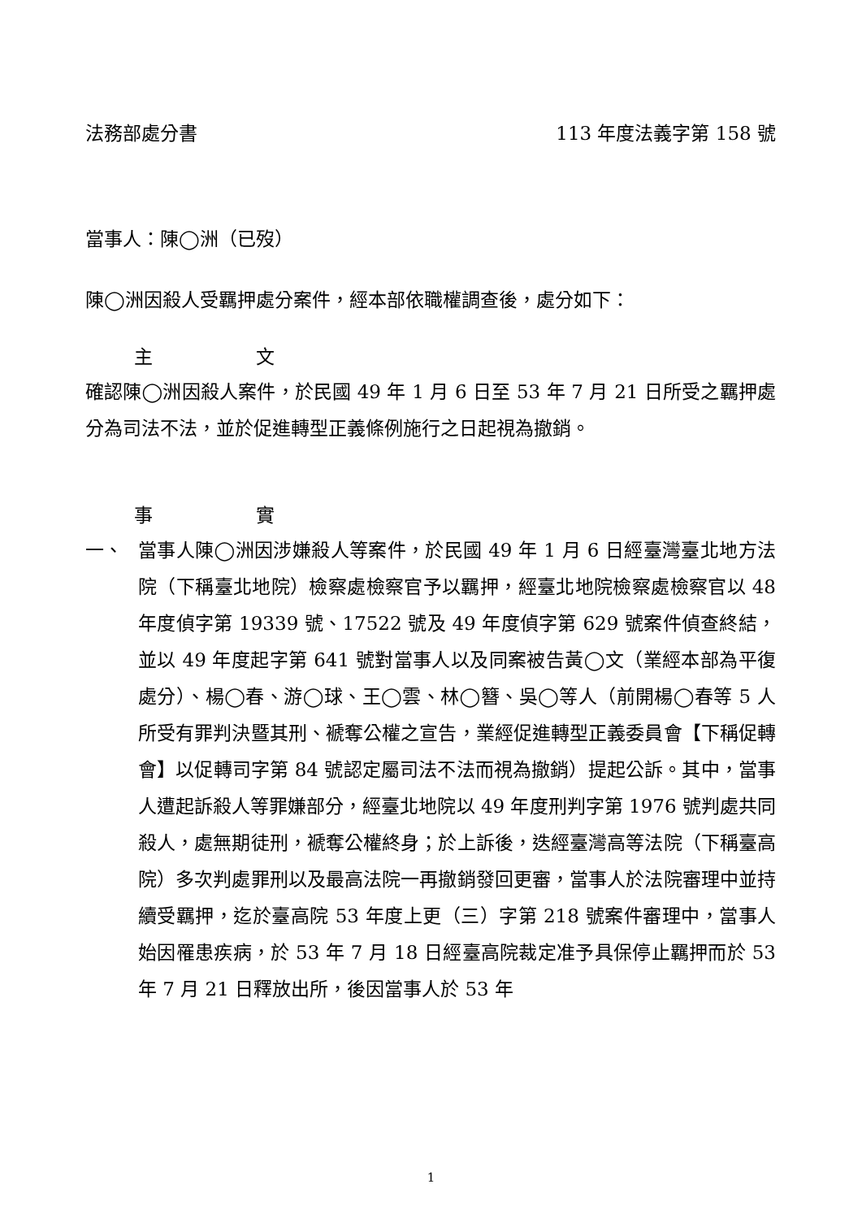法務部處分書 113 年度法義字第 158 號
當事人：陳◯洲（已歿）
陳◯洲因殺人受羈押處分案件，經本部依職權調查後，處分如下：
主 文
確認陳◯洲因殺人案件，於民國 49 年 1 月 6 日至 53 年 7 月 21 日所受之羈押處分為司法不法，並於促進轉型正義條例施行之日起視為撤銷。
事 實
一、 當事人陳◯洲因涉嫌殺人等案件，於民國 49 年 1 月 6 日經臺灣臺北地方法院（下稱臺北地院）檢察處檢察官予以羈押，經臺北地院檢察處檢察官以 48 年度偵字第 19339 號、17522 號及 49 年度偵字第 629 號案件偵查終結，並以 49 年度起字第 641 號對當事人以及同案被告黃◯文（業經本部為平復處分）、楊◯春、游◯球、王◯雲、林◯簪、吳◯等人（前開楊◯春等 5 人所受有罪判決暨其刑、褫奪公權之宣告，業經促進轉型正義委員會【下稱促轉會】以促轉司字第 84 號認定屬司法不法而視為撤銷）提起公訴。其中，當事人遭起訴殺人等罪嫌部分，經臺北地院以 49 年度刑判字第 1976 號判處共同殺人，處無期徒刑，褫奪公權終身；於上訴後，迭經臺灣高等法院（下稱臺高院）多次判處罪刑以及最高法院一再撤銷發回更審，當事人於法院審理中並持續受羈押，迄於臺高院 53 年度上更（三）字第 218 號案件審理中，當事人始因罹患疾病，於 53 年 7 月 18 日經臺高院裁定准予具保停止羈押而於 53 年 7 月 21 日釋放出所，後因當事人於 53 年
1